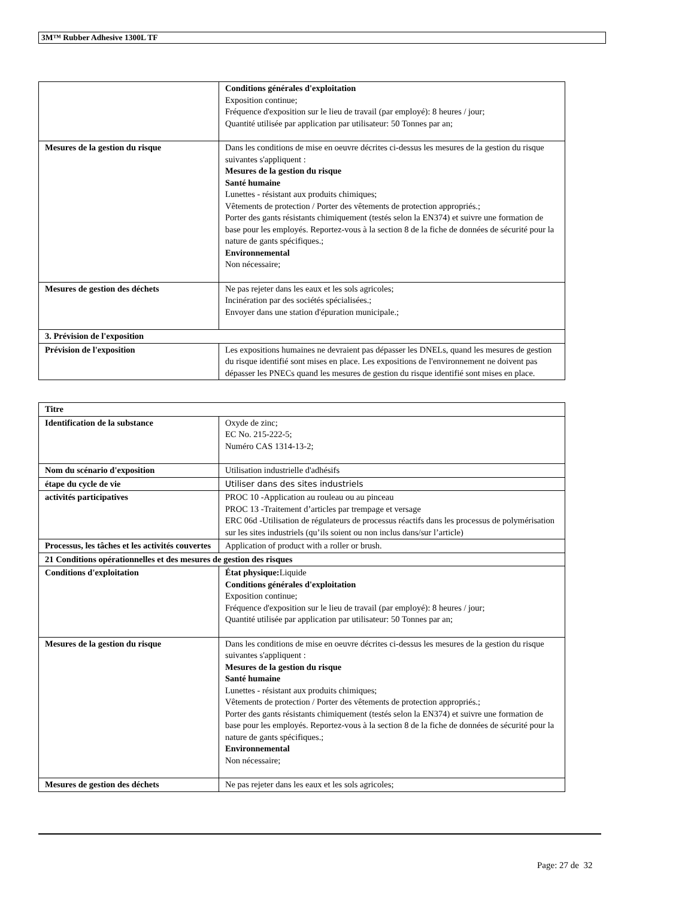3M™ Rubber Adhesive 1300L TF
| | Conditions générales d'exploitation Exposition continue; Fréquence d'exposition sur le lieu de travail (par employé): 8 heures / jour; Quantité utilisée par application par utilisateur: 50 Tonnes par an; |
| Mesures de la gestion du risque | Dans les conditions de mise en oeuvre décrites ci-dessus les mesures de la gestion du risque suivantes s'appliquent : Mesures de la gestion du risque Santé humaine Lunettes - résistant aux produits chimiques; Vêtements de protection / Porter des vêtements de protection appropriés.; Porter des gants résistants chimiquement (testés selon la EN374) et suivre une formation de base pour les employés. Reportez-vous à la section 8 de la fiche de données de sécurité pour la nature de gants spécifiques.; Environnemental Non nécessaire; |
| Mesures de gestion des déchets | Ne pas rejeter dans les eaux et les sols agricoles; Incinération par des sociétés spécialisées.; Envoyer dans une station d'épuration municipale.; |
| 3. Prévision de l'exposition | |
| Prévision de l'exposition | Les expositions humaines ne devraient pas dépasser les DNELs, quand les mesures de gestion du risque identifié sont mises en place. Les expositions de l'environnement ne doivent pas dépasser les PNECs quand les mesures de gestion du risque identifié sont mises en place. |
| Titre | |
| Identification de la substance | Oxyde de zinc; EC No. 215-222-5; Numéro CAS 1314-13-2; |
| Nom du scénario d'exposition | Utilisation industrielle d'adhésifs |
| étape du cycle de vie | Utiliser dans des sites industriels |
| activités participatives | PROC 10 -Application au rouleau ou au pinceau PROC 13 -Traitement d’articles par trempage et versage ERC 06d -Utilisation de régulateurs de processus réactifs dans les processus de polymérisation sur les sites industriels (qu’ils soient ou non inclus dans/sur l’article) |
| Processus, les tâches et les activités couvertes | Application of product with a roller or brush. |
| 21 Conditions opérationnelles et des mesures de gestion des risques | |
| Conditions d'exploitation | État physique: Liquide Conditions générales d'exploitation Exposition continue; Fréquence d'exposition sur le lieu de travail (par employé): 8 heures / jour; Quantité utilisée par application par utilisateur: 50 Tonnes par an; |
| Mesures de la gestion du risque | Dans les conditions de mise en oeuvre décrites ci-dessus les mesures de la gestion du risque suivantes s'appliquent : Mesures de la gestion du risque Santé humaine Lunettes - résistant aux produits chimiques; Vêtements de protection / Porter des vêtements de protection appropriés.; Porter des gants résistants chimiquement (testés selon la EN374) et suivre une formation de base pour les employés. Reportez-vous à la section 8 de la fiche de données de sécurité pour la nature de gants spécifiques.; Environnemental Non nécessaire; |
| Mesures de gestion des déchets | Ne pas rejeter dans les eaux et les sols agricoles; |
Page: 27 de 32